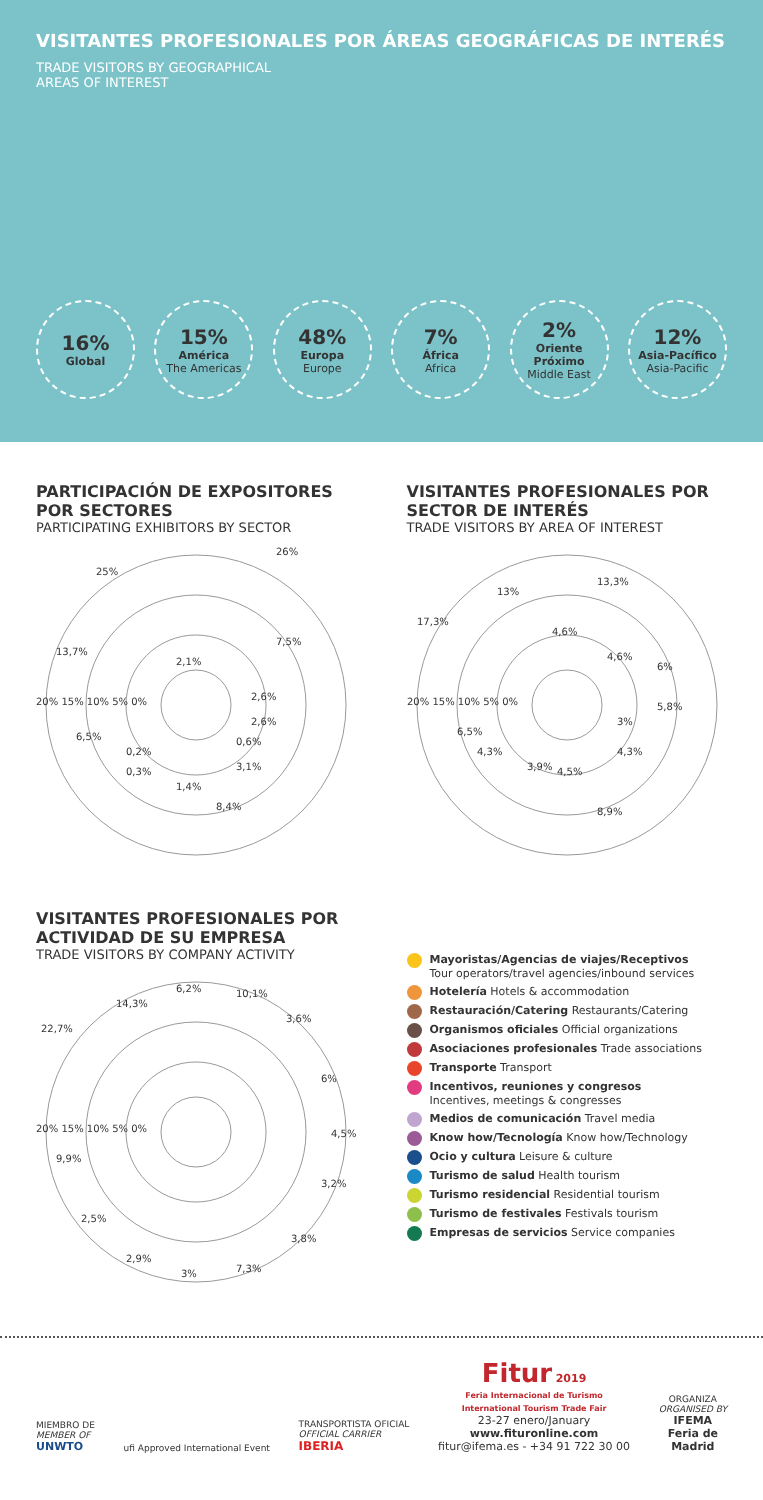VISITANTES PROFESIONALES POR ÁREAS GEOGRÁFICAS DE INTERÉS
TRADE VISITORS BY GEOGRAPHICAL
AREAS OF INTEREST
16%
Global
15%
América
The Americas
48%
Europa
Europe
7%
África
Africa
2%
Oriente Próximo
Middle East
12%
Asia-Pacífico
Asia-Pacific
PARTICIPACIÓN DE EXPOSITORES POR SECTORES
PARTICIPATING EXHIBITORS BY SECTOR
26%
25%
7,5%
13,7%
2,1%
2,6%
2,6%
20% 15% 10% 5% 0%
6,5%
0,6%
0,2%
3,1%
0,3%
1,4%
8,4%
VISITANTES PROFESIONALES POR SECTOR DE INTERÉS
TRADE VISITORS BY AREA OF INTEREST
13,3%
13%
17,3%
4,6%
4,6%
6%
20% 15% 10% 5% 0%
5,8%
6,5%
3%
4,3%
4,3%
3,9%
4,5%
8,9%
VISITANTES PROFESIONALES POR ACTIVIDAD DE SU EMPRESA
TRADE VISITORS BY COMPANY ACTIVITY
6,2%
10,1%
14,3%
3,6%
22,7%
6%
20% 15% 10% 5% 0%
4,5%
9,9%
3,2%
2,5%
3,8%
2,9%
7,3%
3%
Mayoristas/Agencias de viajes/Receptivos
Tour operators/travel agencies/inbound services
Hotelería Hotels & accommodation
Restauración/Catering Restaurants/Catering
Organismos oficiales Official organizations
Asociaciones profesionales Trade associations
Transporte Transport
Incentivos, reuniones y congresos
Incentives, meetings & congresses
Medios de comunicación Travel media
Know how/Tecnología Know how/Technology
Ocio y cultura Leisure & culture
Turismo de salud Health tourism
Turismo residencial Residential tourism
Turismo de festivales Festivals tourism
Empresas de servicios Service companies
MIEMBRO DE
MEMBER OF
UNWTO
ufi Approved International Event
TRANSPORTISTA OFICIAL
OFFICIAL CARRIER
IBERIA
Fitur 2019
Feria Internacional de Turismo
International Tourism Trade Fair
23-27 enero/January
www.fituronline.com
fitur@ifema.es - +34 91 722 30 00
ORGANIZA
ORGANISED BY
IFEMA
Feria de
Madrid